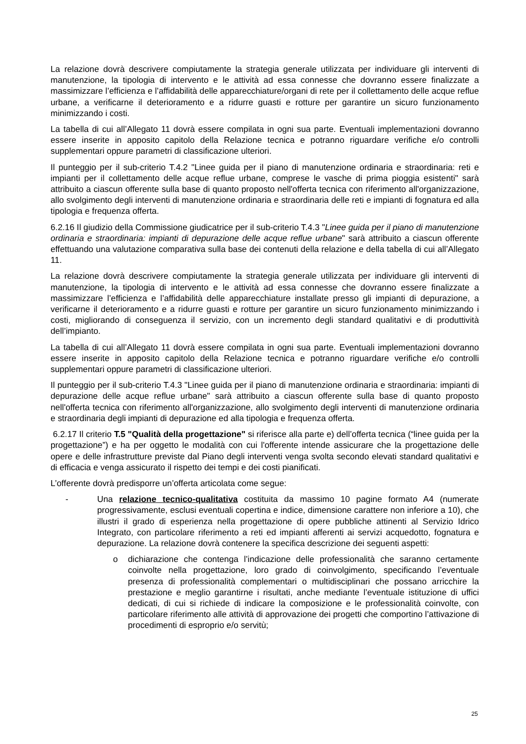La relazione dovrà descrivere compiutamente la strategia generale utilizzata per individuare gli interventi di manutenzione, la tipologia di intervento e le attività ad essa connesse che dovranno essere finalizzate a massimizzare l’efficienza e l’affidabilità delle apparecchiature/organi di rete per il collettamento delle acque reflue urbane, a verificarne il deterioramento e a ridurre guasti e rotture per garantire un sicuro funzionamento minimizzando i costi.
La tabella di cui all’Allegato 11 dovrà essere compilata in ogni sua parte. Eventuali implementazioni dovranno essere inserite in apposito capitolo della Relazione tecnica e potranno riguardare verifiche e/o controlli supplementari oppure parametri di classificazione ulteriori.
Il punteggio per il sub-criterio T.4.2 "Linee guida per il piano di manutenzione ordinaria e straordinaria: reti e impianti per il collettamento delle acque reflue urbane, comprese le vasche di prima pioggia esistenti" sarà attribuito a ciascun offerente sulla base di quanto proposto nell'offerta tecnica con riferimento all'organizzazione, allo svolgimento degli interventi di manutenzione ordinaria e straordinaria delle reti e impianti di fognatura ed alla tipologia e frequenza offerta.
6.2.16 Il giudizio della Commissione giudicatrice per il sub-criterio T.4.3 "Linee guida per il piano di manutenzione ordinaria e straordinaria: impianti di depurazione delle acque reflue urbane" sarà attribuito a ciascun offerente effettuando una valutazione comparativa sulla base dei contenuti della relazione e della tabella di cui all’Allegato 11.
La relazione dovrà descrivere compiutamente la strategia generale utilizzata per individuare gli interventi di manutenzione, la tipologia di intervento e le attività ad essa connesse che dovranno essere finalizzate a massimizzare l’efficienza e l’affidabilità delle apparecchiature installate presso gli impianti di depurazione, a verificarne il deterioramento e a ridurre guasti e rotture per garantire un sicuro funzionamento minimizzando i costi, migliorando di conseguenza il servizio, con un incremento degli standard qualitativi e di produttività dell’impianto.
La tabella di cui all’Allegato 11 dovrà essere compilata in ogni sua parte. Eventuali implementazioni dovranno essere inserite in apposito capitolo della Relazione tecnica e potranno riguardare verifiche e/o controlli supplementari oppure parametri di classificazione ulteriori.
Il punteggio per il sub-criterio T.4.3 "Linee guida per il piano di manutenzione ordinaria e straordinaria: impianti di depurazione delle acque reflue urbane" sarà attribuito a ciascun offerente sulla base di quanto proposto nell'offerta tecnica con riferimento all'organizzazione, allo svolgimento degli interventi di manutenzione ordinaria e straordinaria degli impianti di depurazione ed alla tipologia e frequenza offerta.
6.2.17 Il criterio T.5 "Qualità della progettazione" si riferisce alla parte e) dell’offerta tecnica (“linee guida per la progettazione”) e ha per oggetto le modalità con cui l'offerente intende assicurare che la progettazione delle opere e delle infrastrutture previste dal Piano degli interventi venga svolta secondo elevati standard qualitativi e di efficacia e venga assicurato il rispetto dei tempi e dei costi pianificati.
L’offerente dovrà predisporre un’offerta articolata come segue:
- Una relazione tecnico-qualitativa costituita da massimo 10 pagine formato A4 (numerate progressivamente, esclusi eventuali copertina e indice, dimensione carattere non inferiore a 10), che illustri il grado di esperienza nella progettazione di opere pubbliche attinenti al Servizio Idrico Integrato, con particolare riferimento a reti ed impianti afferenti ai servizi acquedotto, fognatura e depurazione. La relazione dovrà contenere la specifica descrizione dei seguenti aspetti:
o dichiarazione che contenga l’indicazione delle professionalità che saranno certamente coinvolte nella progettazione, loro grado di coinvolgimento, specificando l’eventuale presenza di professionalità complementari o multidisciplinari che possano arricchire la prestazione e meglio garantirne i risultati, anche mediante l’eventuale istituzione di uffici dedicati, di cui si richiede di indicare la composizione e le professionalità coinvolte, con particolare riferimento alle attività di approvazione dei progetti che comportino l’attivazione di procedimenti di esproprio e/o servitù;
25